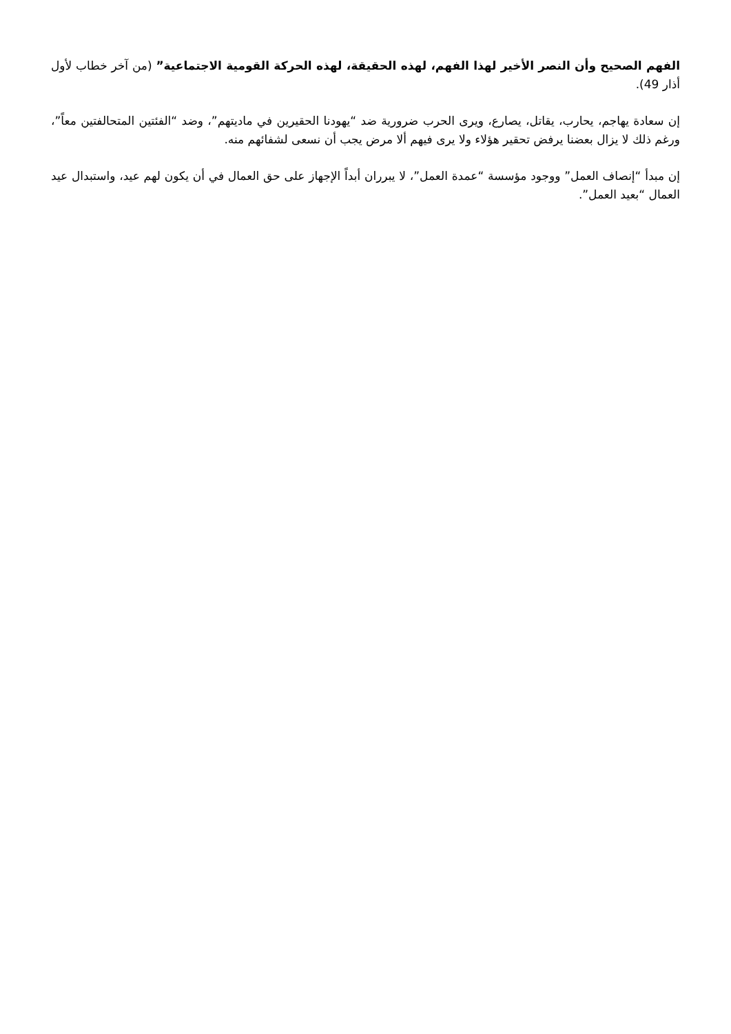الفهم الصحيح وأن النصر الأخير لهذا الفهم، لهذه الحقيقة، لهذه الحركة القومية الاجتماعية” (من آخر خطاب لأول أذار 49).
إن سعادة يهاجم، يحارب، يقاتل، يصارع، ويرى الحرب ضرورية ضد “يهودنا الحقيرين في ماديتهم”، وضد “الفئتين المتحالفتين معاً”، ورغم ذلك لا يزال بعضنا يرفض تحقير هؤلاء ولا يرى فيهم ألا مرض يجب أن نسعى لشفائهم منه.
إن مبدأ “إنصاف العمل” ووجود مؤسسة “عمدة العمل”، لا يبرران أبداً الإجهاز على حق العمال في أن يكون لهم عيد، واستبدال عيد العمال “بعيد العمل”.